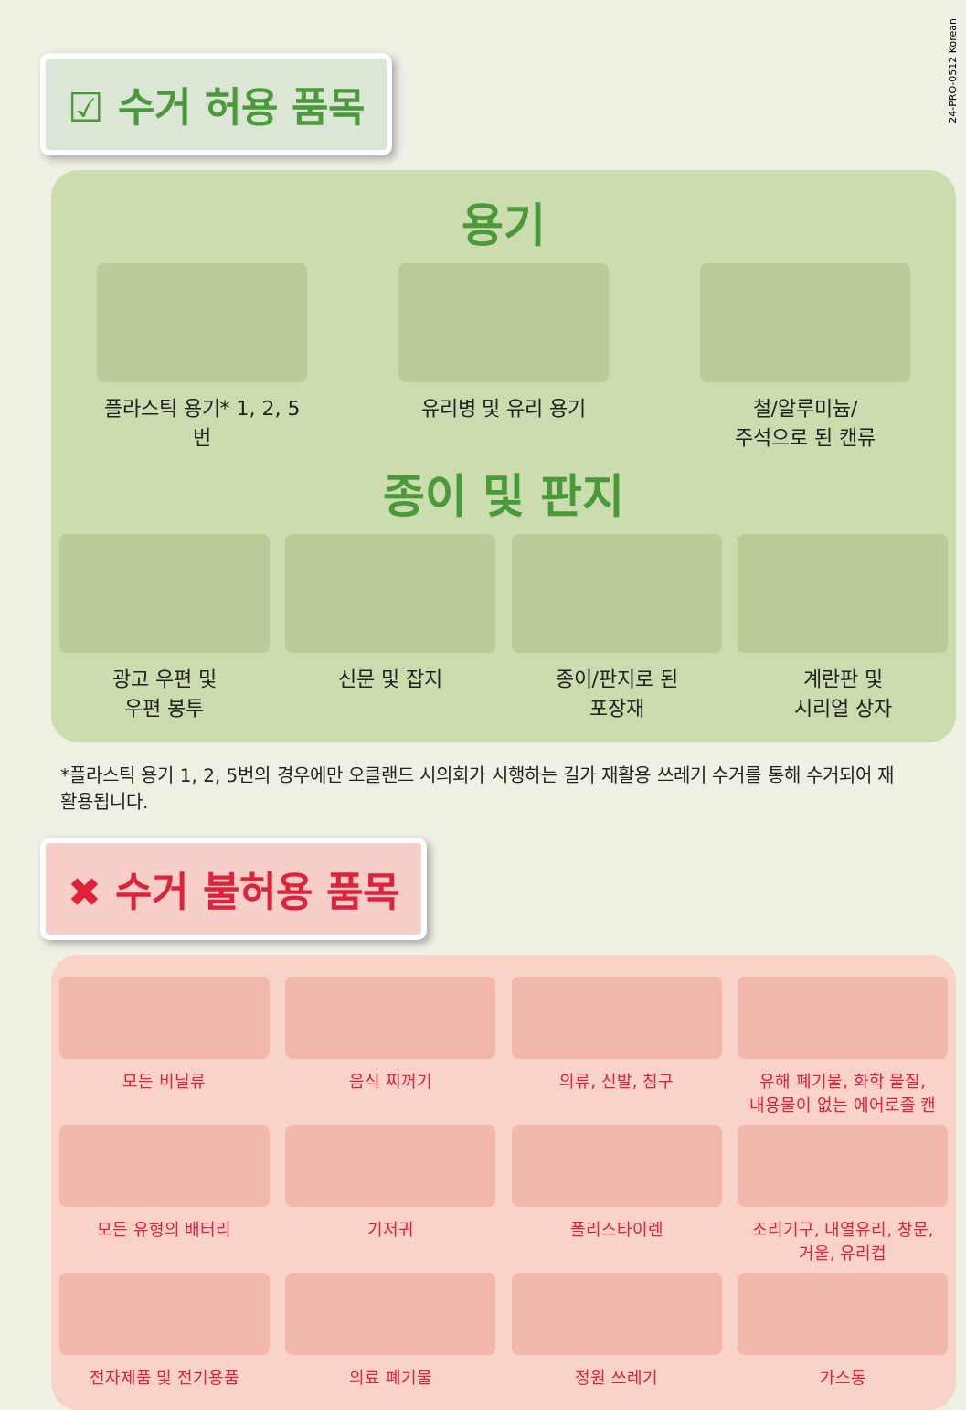24-PRO-0512 Korean
☑ 수거 허용 품목
용기
플라스틱 용기* 1, 2, 5번 유리병 및 유리 용기 철/알루미늄/
주석으로 된 캔류
종이 및 판지
광고 우편 및
우편 봉투
신문 및 잡지 종이/판지로 된
포장재
계란판 및
시리얼 상자
*플라스틱 용기 1, 2, 5번의 경우에만 오클랜드 시의회가 시행하는 길가 재활용 쓰레기 수거를 통해 수거되어 재활용됩니다.
✖ 수거 불허용 품목
모든 비닐류 음식 찌꺼기 의류, 신발, 침구 유해 폐기물, 화학 물질,
내용물이 없는 에어로졸 캔
모든 유형의 배터리 기저귀 폴리스타이렌 조리기구, 내열유리, 창문,
거울, 유리컵
전자제품 및 전기용품 의료 폐기물 정원 쓰레기 가스통